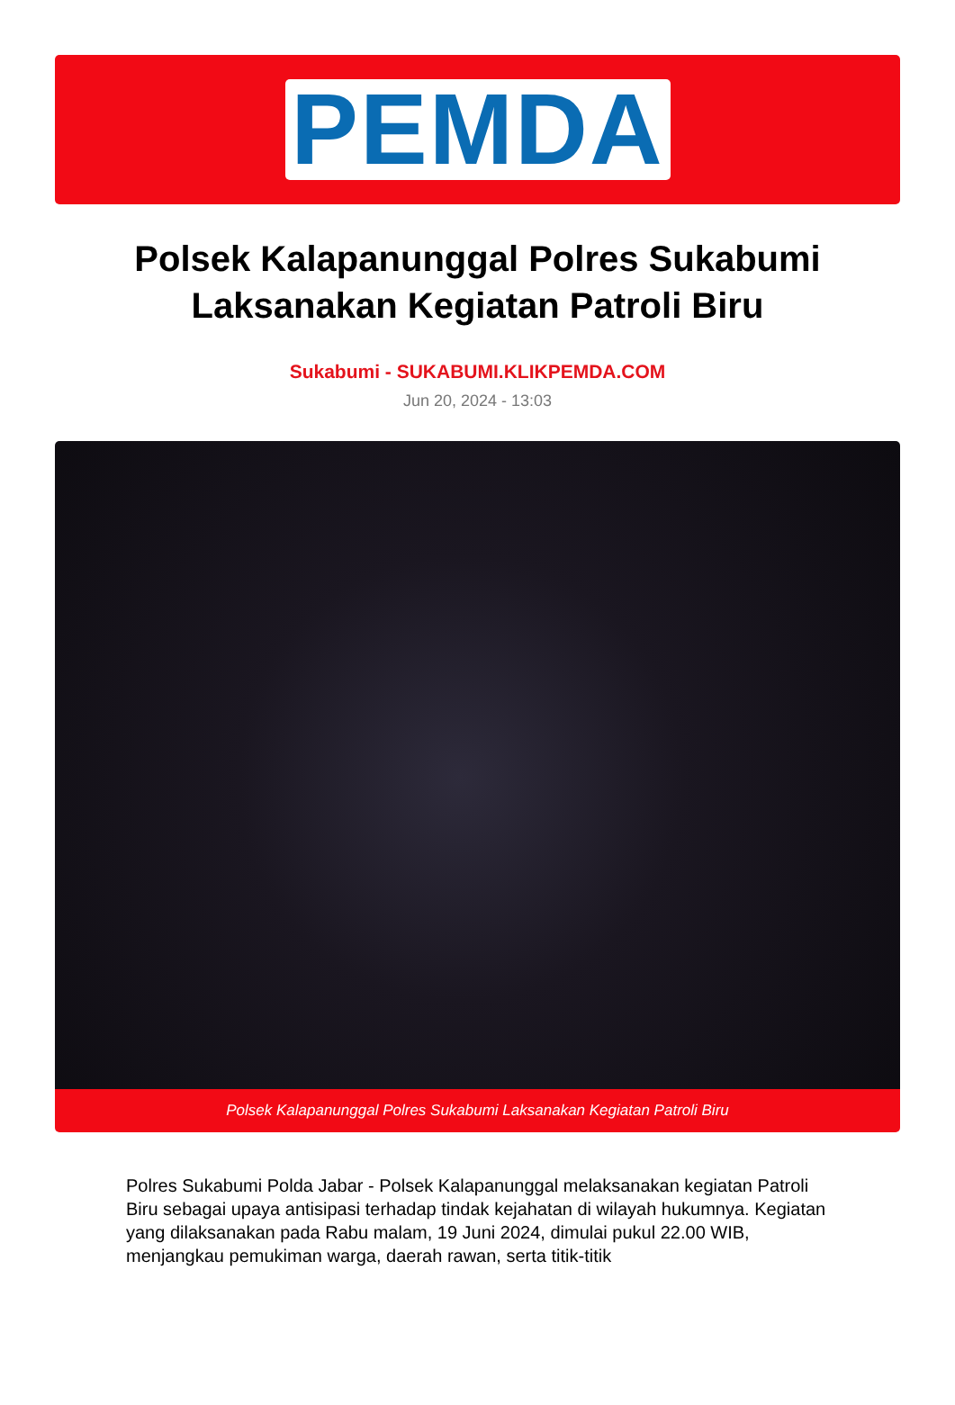PEMDA
Polsek Kalapanunggal Polres Sukabumi Laksanakan Kegiatan Patroli Biru
Sukabumi - SUKABUMI.KLIKPEMDA.COM
Jun 20, 2024 - 13:03
Polsek Kalapanunggal Polres Sukabumi Laksanakan Kegiatan Patroli Biru
Polres Sukabumi Polda Jabar - Polsek Kalapanunggal melaksanakan kegiatan Patroli Biru sebagai upaya antisipasi terhadap tindak kejahatan di wilayah hukumnya. Kegiatan yang dilaksanakan pada Rabu malam, 19 Juni 2024, dimulai pukul 22.00 WIB, menjangkau pemukiman warga, daerah rawan, serta titik-titik